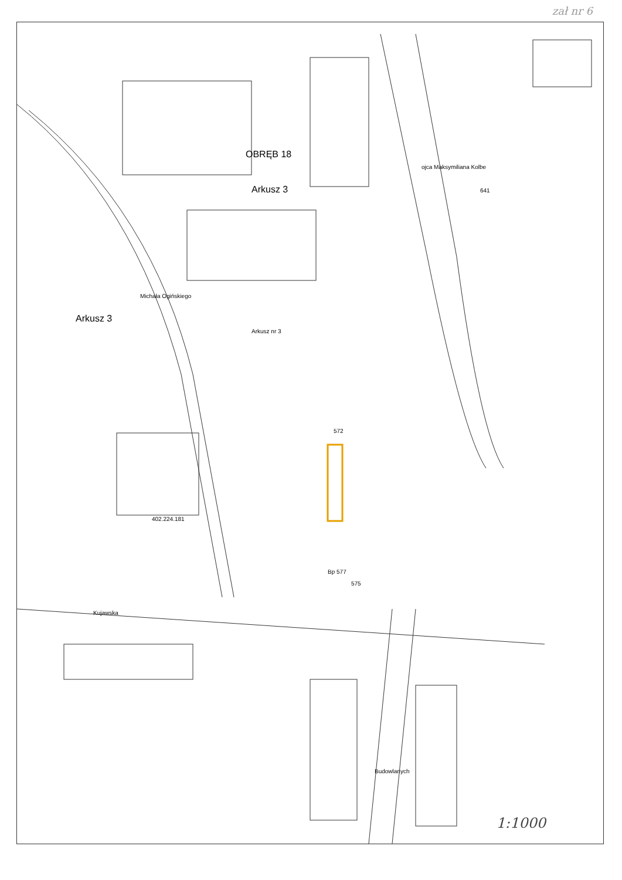zał nr 6
OBRĘB 18
Arkusz 3
Arkusz 3
Michała Ogińskiego
Arkusz nr 3
ojca Maksymiliana Kolbe
Kujawska
Budowlanych
402.224.181
Bp 577
572
641
575
1:1000